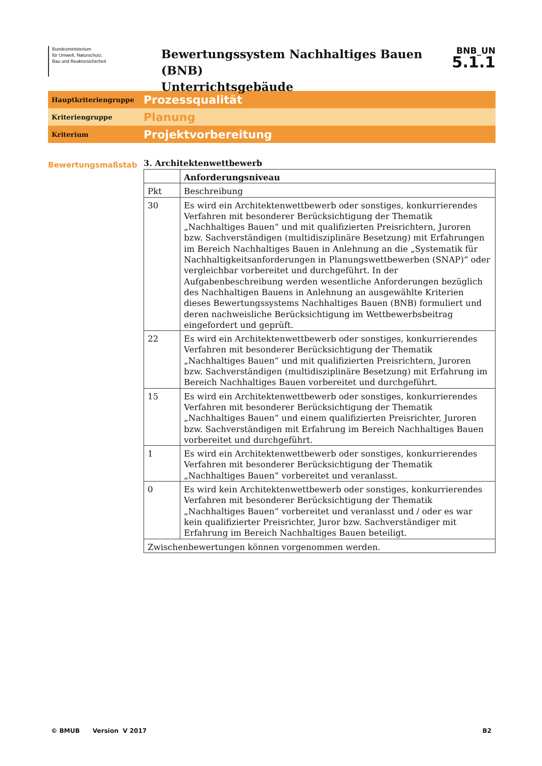Bundesministerium
für Umwelt, Naturschutz,
Bau und Reaktorsicherheit
Bewertungssystem Nachhaltiges Bauen (BNB)
Unterrichtsgebäude
BNB_UN
5.1.1
Hauptkriteriengruppe
Prozessqualität
Kriteriengruppe
Planung
Kriterium
Projektvorbereitung
Bewertungsmaßstab
3. Architektenwettbewerb
| | Anforderungsniveau |
| --- | --- |
| Pkt | Beschreibung |
| 30 | Es wird ein Architektenwettbewerb oder sonstiges, konkurrierendes Verfahren mit besonderer Berücksichtigung der Thematik „Nachhaltiges Bauen“ und mit qualifizierten Preisrichtern, Juroren bzw. Sachverständigen (multidisziplinäre Besetzung) mit Erfahrungen im Bereich Nachhaltiges Bauen in Anlehnung an die „Systematik für Nachhaltigkeitsanforderungen in Planungswettbewerben (SNAP)“ oder vergleichbar vorbereitet und durchgeführt. In der Aufgabenbeschreibung werden wesentliche Anforderungen bezüglich des Nachhaltigen Bauens in Anlehnung an ausgewählte Kriterien dieses Bewertungssystems Nachhaltiges Bauen (BNB) formuliert und deren nachweisliche Berücksichtigung im Wettbewerbsbeitrag eingefordert und geprüft. |
| 22 | Es wird ein Architektenwettbewerb oder sonstiges, konkurrierendes Verfahren mit besonderer Berücksichtigung der Thematik „Nachhaltiges Bauen“ und mit qualifizierten Preisrichtern, Juroren bzw. Sachverständigen (multidisziplinäre Besetzung) mit Erfahrung im Bereich Nachhaltiges Bauen vorbereitet und durchgeführt. |
| 15 | Es wird ein Architektenwettbewerb oder sonstiges, konkurrierendes Verfahren mit besonderer Berücksichtigung der Thematik „Nachhaltiges Bauen“ und einem qualifizierten Preisrichter, Juroren bzw. Sachverständigen mit Erfahrung im Bereich Nachhaltiges Bauen vorbereitet und durchgeführt. |
| 1 | Es wird ein Architektenwettbewerb oder sonstiges, konkurrierendes Verfahren mit besonderer Berücksichtigung der Thematik „Nachhaltiges Bauen“ vorbereitet und veranlasst. |
| 0 | Es wird kein Architektenwettbewerb oder sonstiges, konkurrierendes Verfahren mit besonderer Berücksichtigung der Thematik „Nachhaltiges Bauen“ vorbereitet und veranlasst und / oder es war kein qualifizierter Preisrichter, Juror bzw. Sachverständiger mit Erfahrung im Bereich Nachhaltiges Bauen beteiligt. |
| Zwischenbewertungen können vorgenommen werden. | |
© BMUB Version V 2017 B2